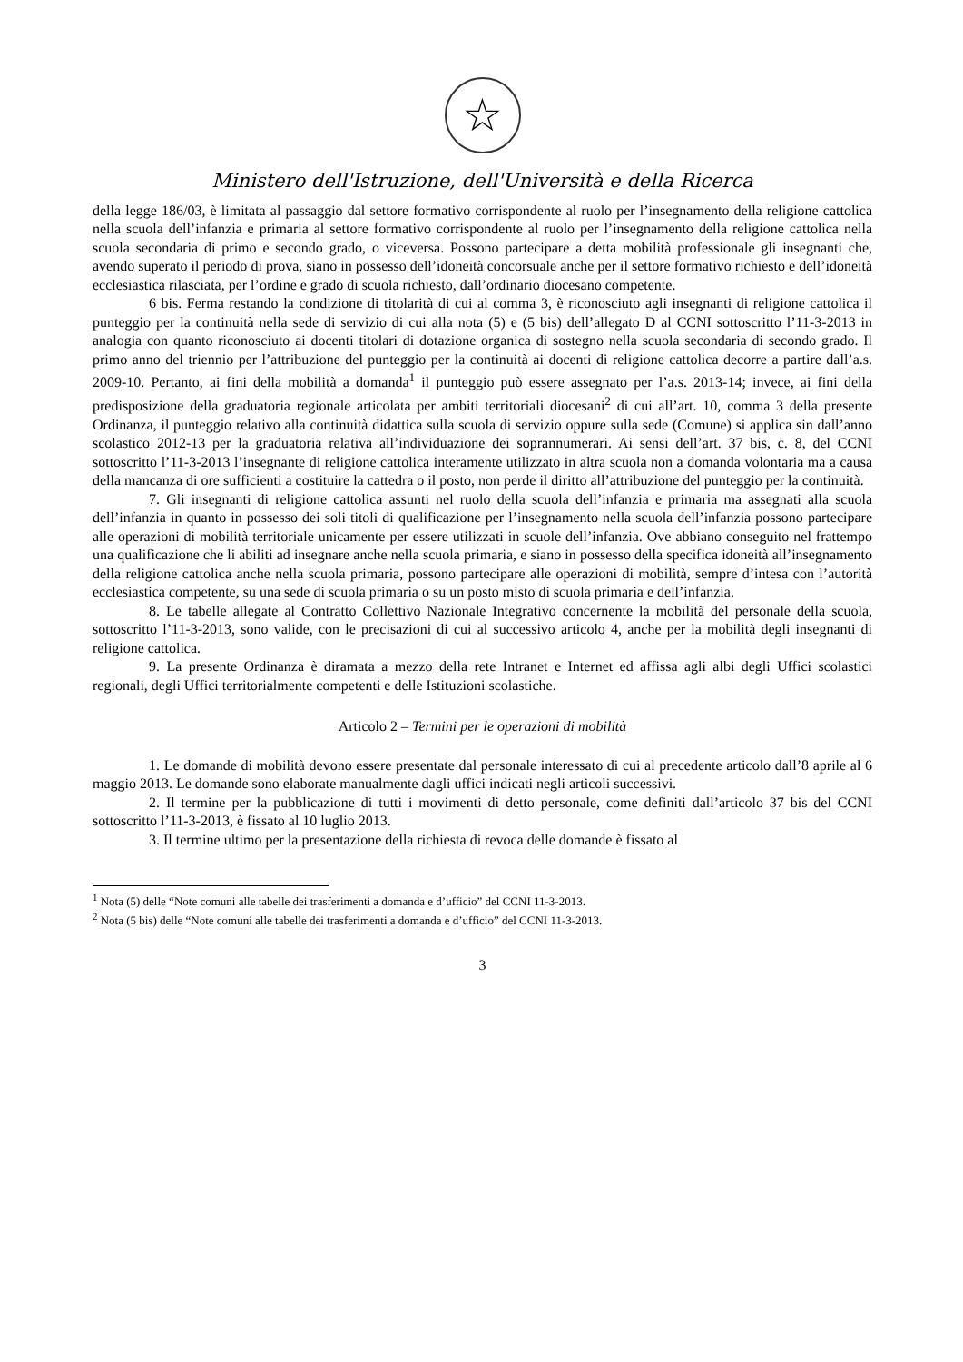☆
Ministero dell'Istruzione, dell'Università e della Ricerca
della legge 186/03, è limitata al passaggio dal settore formativo corrispondente al ruolo per l’insegnamento della religione cattolica nella scuola dell’infanzia e primaria al settore formativo corrispondente al ruolo per l’insegnamento della religione cattolica nella scuola secondaria di primo e secondo grado, o viceversa. Possono partecipare a detta mobilità professionale gli insegnanti che, avendo superato il periodo di prova, siano in possesso dell’idoneità concorsuale anche per il settore formativo richiesto e dell’idoneità ecclesiastica rilasciata, per l’ordine e grado di scuola richiesto, dall’ordinario diocesano competente.
6 bis. Ferma restando la condizione di titolarità di cui al comma 3, è riconosciuto agli insegnanti di religione cattolica il punteggio per la continuità nella sede di servizio di cui alla nota (5) e (5 bis) dell’allegato D al CCNI sottoscritto l’11-3-2013 in analogia con quanto riconosciuto ai docenti titolari di dotazione organica di sostegno nella scuola secondaria di secondo grado. Il primo anno del triennio per l’attribuzione del punteggio per la continuità ai docenti di religione cattolica decorre a partire dall’a.s. 2009-10. Pertanto, ai fini della mobilità a domanda<sup>1</sup> il punteggio può essere assegnato per l’a.s. 2013-14; invece, ai fini della predisposizione della graduatoria regionale articolata per ambiti territoriali diocesani<sup>2</sup> di cui all’art. 10, comma 3 della presente Ordinanza, il punteggio relativo alla continuità didattica sulla scuola di servizio oppure sulla sede (Comune) si applica sin dall’anno scolastico 2012-13 per la graduatoria relativa all’individuazione dei soprannumerari. Ai sensi dell’art. 37 bis, c. 8, del CCNI sottoscritto l’11-3-2013 l’insegnante di religione cattolica interamente utilizzato in altra scuola non a domanda volontaria ma a causa della mancanza di ore sufficienti a costituire la cattedra o il posto, non perde il diritto all’attribuzione del punteggio per la continuità.
7. Gli insegnanti di religione cattolica assunti nel ruolo della scuola dell’infanzia e primaria ma assegnati alla scuola dell’infanzia in quanto in possesso dei soli titoli di qualificazione per l’insegnamento nella scuola dell’infanzia possono partecipare alle operazioni di mobilità territoriale unicamente per essere utilizzati in scuole dell’infanzia. Ove abbiano conseguito nel frattempo una qualificazione che li abiliti ad insegnare anche nella scuola primaria, e siano in possesso della specifica idoneità all’insegnamento della religione cattolica anche nella scuola primaria, possono partecipare alle operazioni di mobilità, sempre d’intesa con l’autorità ecclesiastica competente, su una sede di scuola primaria o su un posto misto di scuola primaria e dell’infanzia.
8. Le tabelle allegate al Contratto Collettivo Nazionale Integrativo concernente la mobilità del personale della scuola, sottoscritto l’11-3-2013, sono valide, con le precisazioni di cui al successivo articolo 4, anche per la mobilità degli insegnanti di religione cattolica.
9. La presente Ordinanza è diramata a mezzo della rete Intranet e Internet ed affissa agli albi degli Uffici scolastici regionali, degli Uffici territorialmente competenti e delle Istituzioni scolastiche.
Articolo 2 – Termini per le operazioni di mobilità
1. Le domande di mobilità devono essere presentate dal personale interessato di cui al precedente articolo dall’8 aprile al 6 maggio 2013. Le domande sono elaborate manualmente dagli uffici indicati negli articoli successivi.
2. Il termine per la pubblicazione di tutti i movimenti di detto personale, come definiti dall’articolo 37 bis del CCNI sottoscritto l’11-3-2013, è fissato al 10 luglio 2013.
3. Il termine ultimo per la presentazione della richiesta di revoca delle domande è fissato al
<sup>1</sup> Nota (5) delle “Note comuni alle tabelle dei trasferimenti a domanda e d’ufficio” del CCNI 11-3-2013.
<sup>2</sup> Nota (5 bis) delle “Note comuni alle tabelle dei trasferimenti a domanda e d’ufficio” del CCNI 11-3-2013.
3